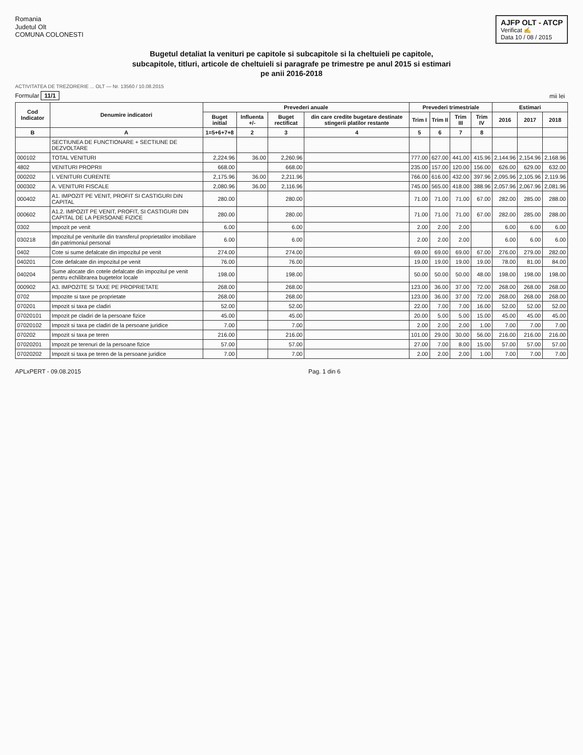Romania
Judetul Olt
COMUNA COLONESTI
AJFP OLT - ATCP
Verificat ✍
Data 10 / 08 / 2015
Bugetul detaliat la venituri pe capitole si subcapitole si la cheltuieli pe capitole,
subcapitole, titluri, articole de cheltuieli si paragrafe pe trimestre pe anul 2015 si estimari
pe anii 2016-2018
ACTIVITATEA DE TREZORERIE ... OLT — Nr. 13560 / 10.08.2015
Formular 11/1 mii lei
| Cod Indicator | Denumire indicatori | Prevederi anuale | | | | Prevederi trimestriale | | | | Estimari | | |
| --- | --- | --- | --- | --- | --- | --- | --- | --- | --- | --- | --- | --- |
| | | Buget initial | Influenta +/- | Buget rectificat | din care credite bugetare destinate stingerii platilor restante | Trim I | Trim II | Trim III | Trim IV | 2016 | 2017 | 2018 |
| B | A | 1=5+6+7+8 | 2 | 3 | 4 | 5 | 6 | 7 | 8 | | | |
| | SECTIUNEA DE FUNCTIONARE + SECTIUNE DE DEZVOLTARE | | | | | | | | | | | |
| 000102 | TOTAL VENITURI | 2,224.96 | 36.00 | 2,260.96 | | 777.00 | 627.00 | 441.00 | 415.96 | 2,144.96 | 2,154.96 | 2,168.96 |
| 4802 | VENITURI PROPRII | 668.00 | | 668.00 | | 235.00 | 157.00 | 120.00 | 156.00 | 626.00 | 629.00 | 632.00 |
| 000202 | I. VENITURI CURENTE | 2,175.96 | 36.00 | 2,211.96 | | 766.00 | 616.00 | 432.00 | 397.96 | 2,095.96 | 2,105.96 | 2,119.96 |
| 000302 | A. VENITURI FISCALE | 2,080.96 | 36.00 | 2,116.96 | | 745.00 | 565.00 | 418.00 | 388.96 | 2,057.96 | 2,067.96 | 2,081.96 |
| 000402 | A1. IMPOZIT PE VENIT, PROFIT SI CASTIGURI DIN CAPITAL | 280.00 | | 280.00 | | 71.00 | 71.00 | 71.00 | 67.00 | 282.00 | 285.00 | 288.00 |
| 000602 | A1.2. IMPOZIT PE VENIT, PROFIT, SI CASTIGURI DIN CAPITAL DE LA PERSOANE FIZICE | 280.00 | | 280.00 | | 71.00 | 71.00 | 71.00 | 67.00 | 282.00 | 285.00 | 288.00 |
| 0302 | Impozit pe venit | 6.00 | | 6.00 | | 2.00 | 2.00 | 2.00 | | 6.00 | 6.00 | 6.00 |
| 030218 | Impozitul pe veniturile din transferul proprietatilor imobiliare din patrimoniul personal | 6.00 | | 6.00 | | 2.00 | 2.00 | 2.00 | | 6.00 | 6.00 | 6.00 |
| 0402 | Cote si sume defalcate din impozitul pe venit | 274.00 | | 274.00 | | 69.00 | 69.00 | 69.00 | 67.00 | 276.00 | 279.00 | 282.00 |
| 040201 | Cote defalcate din impozitul pe venit | 76.00 | | 76.00 | | 19.00 | 19.00 | 19.00 | 19.00 | 78.00 | 81.00 | 84.00 |
| 040204 | Sume alocate din cotele defalcate din impozitul pe venit pentru echilibrarea bugetelor locale | 198.00 | | 198.00 | | 50.00 | 50.00 | 50.00 | 48.00 | 198.00 | 198.00 | 198.00 |
| 000902 | A3. IMPOZITE SI TAXE PE PROPRIETATE | 268.00 | | 268.00 | | 123.00 | 36.00 | 37.00 | 72.00 | 268.00 | 268.00 | 268.00 |
| 0702 | Impozite si taxe pe proprietate | 268.00 | | 268.00 | | 123.00 | 36.00 | 37.00 | 72.00 | 268.00 | 268.00 | 268.00 |
| 070201 | Impozit si taxa pe cladiri | 52.00 | | 52.00 | | 22.00 | 7.00 | 7.00 | 16.00 | 52.00 | 52.00 | 52.00 |
| 07020101 | Impozit pe cladiri de la persoane fizice | 45.00 | | 45.00 | | 20.00 | 5.00 | 5.00 | 15.00 | 45.00 | 45.00 | 45.00 |
| 07020102 | Impozit si taxa pe cladiri de la persoane juridice | 7.00 | | 7.00 | | 2.00 | 2.00 | 2.00 | 1.00 | 7.00 | 7.00 | 7.00 |
| 070202 | Impozit si taxa pe teren | 216.00 | | 216.00 | | 101.00 | 29.00 | 30.00 | 56.00 | 216.00 | 216.00 | 216.00 |
| 07020201 | Impozit pe terenuri de la persoane fizice | 57.00 | | 57.00 | | 27.00 | 7.00 | 8.00 | 15.00 | 57.00 | 57.00 | 57.00 |
| 07020202 | Impozit si taxa pe teren de la persoane juridice | 7.00 | | 7.00 | | 2.00 | 2.00 | 2.00 | 1.00 | 7.00 | 7.00 | 7.00 |
APLxPERT - 09.08.2015 Pag. 1 din 6